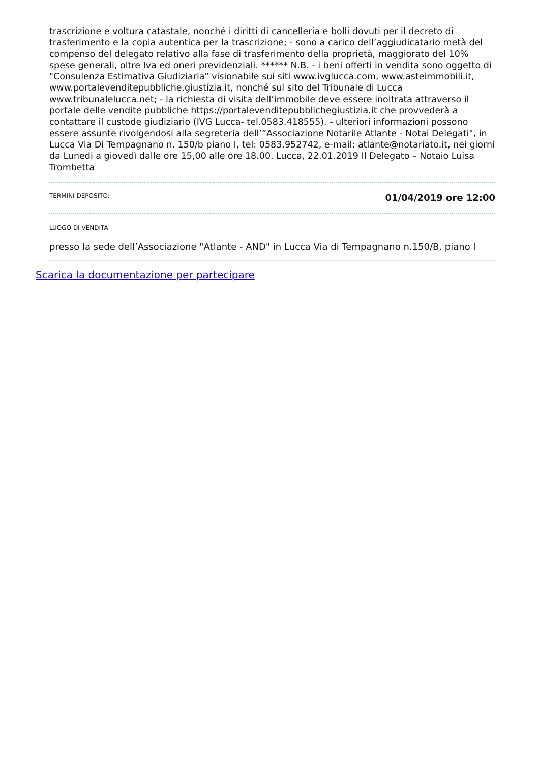trascrizione e voltura catastale, nonché i diritti di cancelleria e bolli dovuti per il decreto di trasferimento e la copia autentica per la trascrizione; - sono a carico dell’aggiudicatario metà del compenso del delegato relativo alla fase di trasferimento della proprietà, maggiorato del 10% spese generali, oltre Iva ed oneri previdenziali. ****** N.B. - i beni offerti in vendita sono oggetto di "Consulenza Estimativa Giudiziaria" visionabile sui siti www.ivglucca.com, www.asteimmobili.it, www.portalevenditepubbliche.giustizia.it, nonché sul sito del Tribunale di Lucca www.tribunalelucca.net; - la richiesta di visita dell’immobile deve essere inoltrata attraverso il portale delle vendite pubbliche https://portalevenditepubblichegiustizia.it che provvederà a contattare il custode giudiziario (IVG Lucca- tel.0583.418555). - ulteriori informazioni possono essere assunte rivolgendosi alla segreteria dell’”Associazione Notarile Atlante - Notai Delegati", in Lucca Via Di Tempagnano n. 150/b piano I, tel: 0583.952742, e-mail: atlante@notariato.it, nei giorni da Lunedi a giovedì dalle ore 15,00 alle ore 18.00. Lucca, 22.01.2019 Il Delegato – Notaio Luisa Trombetta
TERMINI DEPOSITO: 01/04/2019 ore 12:00
LUOGO DI VENDITA
presso la sede dell’Associazione "Atlante - AND" in Lucca Via di Tempagnano n.150/B, piano I
Scarica la documentazione per partecipare